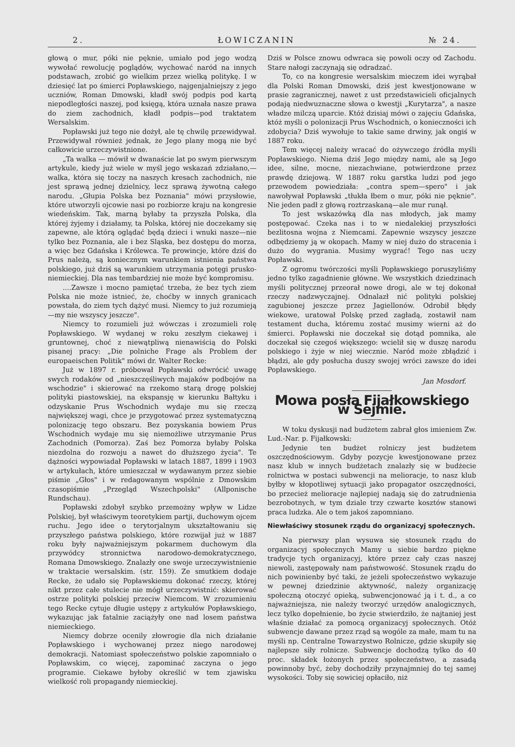2. ŁOWICZANIN № 24.
głową o mur, póki nie pęknie, umiało pod jego wodzą wywołać rewolucję poglądów, wychować naród na innych podstawach, zrobić go wielkim przez wielką politykę. I w dziesięć lat po śmierci Popławskiego, najgenjalniejszy z jego uczniów, Roman Dmowski, kładł swój podpis pod kartą niepodległości naszej, pod księgą, która uznała nasze prawa do ziem zachodnich, kładł podpis—pod traktatem Wersalskim.
Popławski już tego nie dożył, ale tę chwilę przewidywał. Przewidywał również jednak, że Jego plany mogą nie być całkowicie urzeczywistnione.
„Ta walka — mówił w dwanaście lat po swym pierwszym artykule, kiedy już wiele w myśl jego wskazań zdziałano,—walka, która się toczy na naszych kresach zachodnich, nie jest sprawą jednej dzielnicy, lecz sprawą żywotną całego narodu. „Głupia Polska bez Poznania" mówi przysłowie, które utworzyli ojcowie nasi po rozbiorze kraju na kongresie wiedeńskim. Tak, marną byłaby ta przyszła Polska, dla której żyjemy i działamy, ta Polska, której nie doczekamy się zapewne, ale którą oglądać będą dzieci i wnuki nasze—nie tylko bez Poznania, ale i bez Sląska, bez dostępu do morza, a więc bez Gdańska i Królewca. Te prowincje, które dziś do Prus należą, są koniecznym warunkiem istnienia państwa polskiego, już dziś są warunkiem utrzymania potęgi prusko-niemieckiej. Dla nas tembardziej nie może być kompromisu.
....Zawsze i mocno pamiętać trzeba, że bez tych ziem Polska nie może istnieć, że, choćby w innych granicach powstała, do ziem tych dążyć musi. Niemcy to już rozumieją—my nie wszyscy jeszcze".
Niemcy to rozumieli już wówczas i zrozumieli rolę Popławskiego. W wydanej w roku zeszłym ciekawej i gruntownej, choć z niewątpliwą nienawiścią do Polski pisanej pracy: „Die polniche Frage als Problem der europaeischen Politik" mówi dr. Walter Recke:
Już w 1897 r. próbował Popławski odwrócić uwagę swych rodaków od „nieszczęśliwych majaków podbojów na wschodzie" i skierować na rzekomo starą drogę polskiej polityki piastowskiej, na ekspansję w kierunku Bałtyku i odzyskanie Prus Wschodnich wydaje mu się rzeczą największej wagi, chce je przygotować przez systematyczną polonizację tego obszaru. Bez pozyskania bowiem Prus Wschodnich wydaje mu się niemożliwe utrzymanie Prus Zachodnich (Pomorza). Zaś bez Pomorza byłaby Polska niezdolna do rozwoju a nawet do dłuższego życia". Te dążności wypowiadał Popławski w latach 1887, 1899 i 1903 w artykułach, które umieszczał w wydawanym przez siebie piśmie „Głos" i w redagowanym wspólnie z Dmowskim czasopiśmie „Przegląd Wszechpolski" (Allponische Rundschau).
Popławski zdobył szybko przemożny wpływ w Lidze Polskiej, był właściwym teoretykiem partji, duchowym ojcem ruchu. Jego idee o terytorjalnym ukształtowaniu się przyszłego państwa polskiego, które rozwijał już w 1887 roku były najważniejszym pokarmem duchowym dla przywódcy stronnictwa narodowo-demokratycznego, Romana Dmowskiego. Znalazły one swoje urzeczywistnienie w traktacie wersalskim. (str. 159). Ze smutkiem dodaje Recke, że udało się Popławskiemu dokonać rzeczy, której nikt przez całe stulecie nie mógł urzeczywistnić: skierować ostrze polityki polskiej przeciw Niemcom. W zrozumieniu tego Recke cytuje długie ustępy z artykułów Popławskiego, wykazując jak fatalnie zaciążyły one nad losem państwa niemieckiego.
Niemcy dobrze ocenily złowrogie dla nich działanie Popławskiego i wychowanej przez niego narodowej demokracji. Natomiast społeczeństwo polskie zapomniało o Popławskim, co więcej, zapominać zaczyna o jego programie. Ciekawe byłoby określić w tem zjawisku wielkość roli propagandy niemieckiej.
Dziś w Polsce znowu odwraca się powoli oczy od Zachodu. Stare nałogi zaczynają się odradzać.
To, co na kongresie wersalskim mieczem idei wyrąbał dla Polski Roman Dmowski, dziś jest kwestjonowane w prasie zagranicznej, nawet z ust przedstawicieli oficjalnych podają niedwuznaczne słowa o kwestji „Kurytarza", a nasze władze milczą uparcie. Któż dzisiaj mówi o zajęciu Gdańska, któż myśli o polonizacji Prus Wschodnich, o konieczności ich zdobycia? Dziś wywołuje to takie same drwiny, jak ongiś w 1887 roku.
Tem więcej należy wracać do ożywczego źródła myśli Popławskiego. Niema dziś Jego między nami, ale są Jego idee, silne, mocne, niezachwiane, potwierdzone przez prawdę dziejową. W 1887 roku garstka ludzi pod jego przewodem powiedziała: „contra spem—spero" i jak nawoływał Popławski „tłukła łbem o mur, póki nie pęknie". Nie jeden padł z głową roztrzaskaną—ale mur runął.
To jest wskazówką dla nas młodych, jak mamy postępować. Czeka nas i to w niedalekiej przyszłości bezlitosna wojna z Niemcami. Zapewnie wszyscy jeszcze odbędziemy ją w okopach. Mamy w niej dużo do stracenia i dużo do wygrania. Musimy wygrać! Tego nas uczy Popławski.
Z ogromu twórczości myśli Popławskiego poruszyliśmy jedno tylko zagadnienie główne. We wszystkich dziedzinach myśli politycznej przeorał nowe drogi, ale w tej dokonał rzeczy nadzwyczajnej. Odnalazł nić polityki polskiej zagubionej jeszcze przez Jagiellonów. Odrobił błędy wiekowe, uratował Polskę przed zagładą, zostawił nam testament ducha, któremu zostać musimy wierni aż do śmierci. Popławski nie doczekał się dotąd pomnika, ale doczekał się czegoś większego: wcielił się w duszę narodu polskiego i żyje w niej wiecznie. Naród może zbłądzić i błądzi, ale gdy posłucha duszy swojej wróci zawsze do idei Popławskiego.
Jan Mosdorf.
Mowa posła Fijałkowskiego w Sejmie.
W toku dyskusji nad budżetem zabrał głos imieniem Zw. Lud.-Nar. p. Fijałkowski:
Jedynie ten budżet rolniczy jest budżetem oszczędnościowym. Gdyby pozycje kwestjonowane przez nasz klub w innych budżetach znalazły się w budżecie rolnictwa w postaci subwencji na melioracje, to nasz klub byłby w kłopotliwej sytuacji jako propagator oszczędności, bo przecież melioracje najlepiej nadają się do zatrudnienia bezrobotnych, w tym dziale trzy czwarte kosztów stanowi praca ludzka. Ale o tem jakoś zapomniano.
Niewłaściwy stosunek rządu do organizacyj społecznych.
Na pierwszy plan wysuwa się stosunek rządu do organizacyj społecznych Mamy u siebie bardzo piękne tradycje tych organizacyj, które przez cały czas naszej niewoli, zastępowały nam państwowość. Stosunek rządu do nich powinienby być taki, że jeżeli społeczeństwo wykazuje w pewnej dziedzinie aktywność, należy organizację społeczną otoczyć opieką, subwencjonować ją i t. d., a co najważniejsza, nie należy tworzyć urzędów analogicznych, lecz tylko dopełnienie, bo życie stwierdziło, że najtaniej jest właśnie działać za pomocą organizacyj społecznych. Otóż subwencje dawane przez rząd są wogóle za małe, mam tu na myśli np. Centralne Towarzystwo Rolnicze, gdzie skupiły się najlepsze siły rolnicze. Subwencje dochodzą tylko do 40 proc. składek łożonych przez społeczeństwo, a zasadą powinnoby być, żeby dochodziły przynajmniej do tej samej wysokości. Toby się sowiciej opłaciło, niż